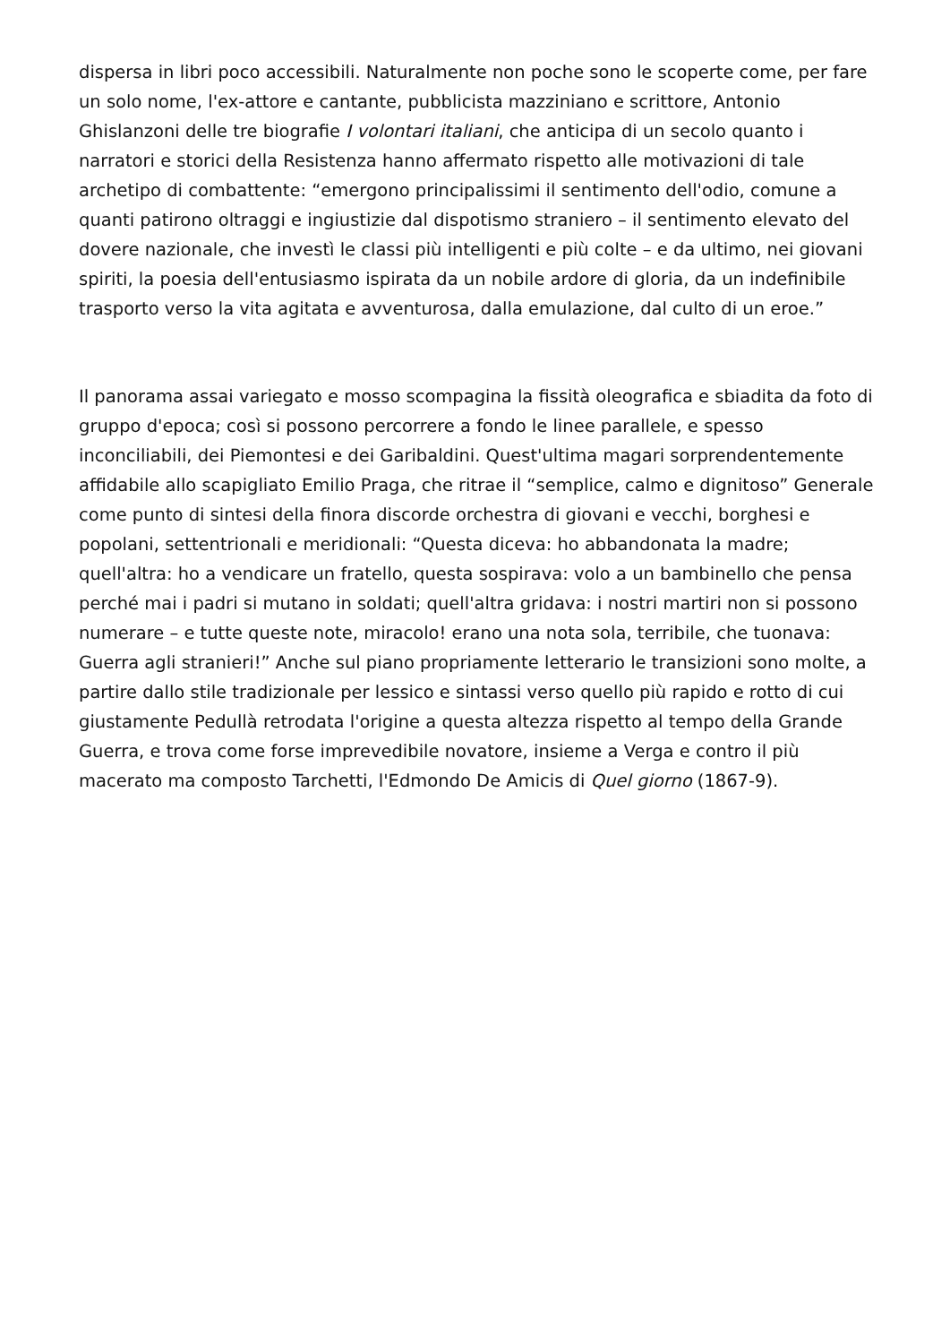dispersa in libri poco accessibili. Naturalmente non poche sono le scoperte come, per fare un solo nome, l'ex-attore e cantante, pubblicista mazziniano e scrittore, Antonio Ghislanzoni delle tre biografie I volontari italiani, che anticipa di un secolo quanto i narratori e storici della Resistenza hanno affermato rispetto alle motivazioni di tale archetipo di combattente: “emergono principalissimi il sentimento dell'odio, comune a quanti patirono oltraggi e ingiustizie dal dispotismo straniero – il sentimento elevato del dovere nazionale, che investì le classi più intelligenti e più colte – e da ultimo, nei giovani spiriti, la poesia dell'entusiasmo ispirata da un nobile ardore di gloria, da un indefinibile trasporto verso la vita agitata e avventurosa, dalla emulazione, dal culto di un eroe.”
Il panorama assai variegato e mosso scompagina la fissità oleografica e sbiadita da foto di gruppo d'epoca; così si possono percorrere a fondo le linee parallele, e spesso inconciliabili, dei Piemontesi e dei Garibaldini. Quest'ultima magari sorprendentemente affidabile allo scapigliato Emilio Praga, che ritrae il “semplice, calmo e dignitoso” Generale come punto di sintesi della finora discorde orchestra di giovani e vecchi, borghesi e popolani, settentrionali e meridionali: “Questa diceva: ho abbandonata la madre; quell'altra: ho a vendicare un fratello, questa sospirava: volo a un bambinello che pensa perché mai i padri si mutano in soldati; quell'altra gridava: i nostri martiri non si possono numerare – e tutte queste note, miracolo! erano una nota sola, terribile, che tuonava: Guerra agli stranieri!” Anche sul piano propriamente letterario le transizioni sono molte, a partire dallo stile tradizionale per lessico e sintassi verso quello più rapido e rotto di cui giustamente Pedullà retrodata l'origine a questa altezza rispetto al tempo della Grande Guerra, e trova come forse imprevedibile novatore, insieme a Verga e contro il più macerato ma composto Tarchetti, l'Edmondo De Amicis di Quel giorno (1867-9).